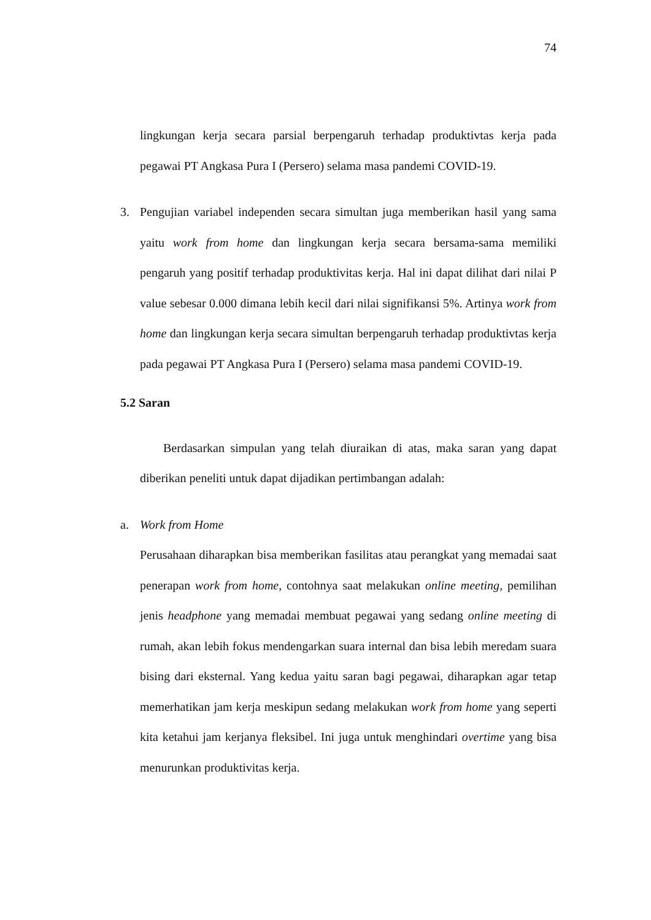74
lingkungan kerja secara parsial berpengaruh terhadap produktivtas kerja pada pegawai PT Angkasa Pura I (Persero) selama masa pandemi COVID-19.
3. Pengujian variabel independen secara simultan juga memberikan hasil yang sama yaitu work from home dan lingkungan kerja secara bersama-sama memiliki pengaruh yang positif terhadap produktivitas kerja. Hal ini dapat dilihat dari nilai P value sebesar 0.000 dimana lebih kecil dari nilai signifikansi 5%. Artinya work from home dan lingkungan kerja secara simultan berpengaruh terhadap produktivtas kerja pada pegawai PT Angkasa Pura I (Persero) selama masa pandemi COVID-19.
5.2 Saran
Berdasarkan simpulan yang telah diuraikan di atas, maka saran yang dapat diberikan peneliti untuk dapat dijadikan pertimbangan adalah:
a. Work from Home
Perusahaan diharapkan bisa memberikan fasilitas atau perangkat yang memadai saat penerapan work from home, contohnya saat melakukan online meeting, pemilihan jenis headphone yang memadai membuat pegawai yang sedang online meeting di rumah, akan lebih fokus mendengarkan suara internal dan bisa lebih meredam suara bising dari eksternal. Yang kedua yaitu saran bagi pegawai, diharapkan agar tetap memerhatikan jam kerja meskipun sedang melakukan work from home yang seperti kita ketahui jam kerjanya fleksibel. Ini juga untuk menghindari overtime yang bisa menurunkan produktivitas kerja.